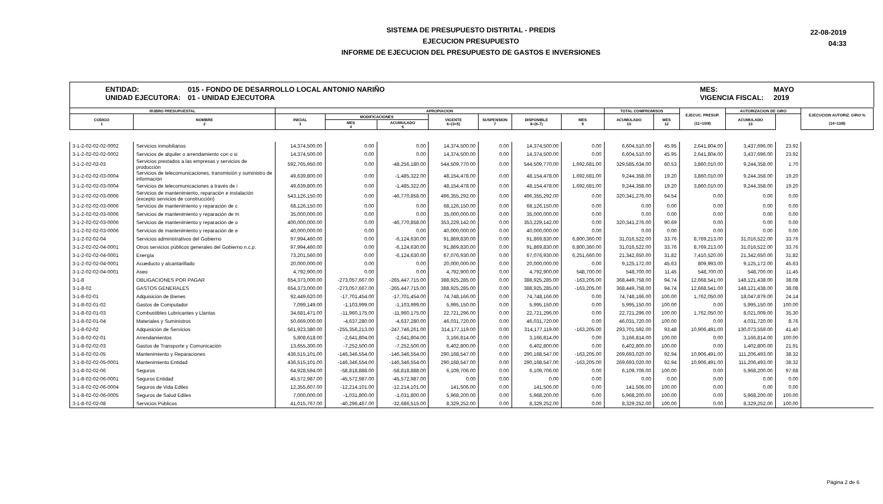SISTEMA DE PRESUPUESTO DISTRITAL - PREDIS
EJECUCION PRESUPUESTO
INFORME DE EJECUCION DEL PRESUPUESTO DE GASTOS E INVERSIONES
22-08-2019
04:33
ENTIDAD:
UNIDAD EJECUTORA:
015 - FONDO DE DESARROLLO LOCAL ANTONIO NARIÑO
01 - UNIDAD EJECUTORA
MES:
VIGENCIA FISCAL:
MAYO
2019
| RUBRO PRESUPUESTAL | | APROPIACION | | | | | | | TOTAL COMPROMISOS | | EJECUC. PRESUP. (11=10/8) | AUTORIZACION DE GIRO | | EJECUCION AUTORIZ. GIRO % (14=13/8) |
| --- | --- | --- | --- | --- | --- | --- | --- | --- | --- | --- | --- | --- | --- | --- |
| CODIGO 1 | NOMBRE 2 | INICIAL 3 | MODIFICACIONES | | VIGENTE 6=(3+5) | SUSPENSION 7 | DISPONIBLE 8=(6-7) | | MES 9 | ACUMULADO 10 | | MES 12 | ACUMULADO 13 | |
| | | | MES 4 | ACUMULADO 5 | | | | | | | | | | |
| 3-1-2-02-02-02-0002 | Servicios inmobiliarios | 14,374,500.00 | 0.00 | 0.00 | 14,374,500.00 | 0.00 | 14,374,500.00 | 0.00 | 6,604,510.00 | 45.95 | 2,641,804.00 | 3,437,696.00 | 23.92 | |
| 3-1-2-02-02-02-0002 | Servicios de alquiler o arrendamiento con o si | 14,374,500.00 | 0.00 | 0.00 | 14,374,500.00 | 0.00 | 14,374,500.00 | 0.00 | 6,604,510.00 | 45.95 | 2,641,804.00 | 3,437,696.00 | 23.92 | |
| 3-1-2-02-02-03 | Servicios prestados a las empresas y servicios de producción | 592,765,950.00 | 0.00 | -48,256,180.00 | 544,509,770.00 | 0.00 | 544,509,770.00 | 1,692,681.00 | 329,585,634.00 | 60.53 | 3,860,010.00 | 9,244,358.00 | 1.70 | |
| 3-1-2-02-02-03-0004 | Servicios de telecomunicaciones, transmisión y suministro de información | 49,639,800.00 | 0.00 | -1,485,322.00 | 48,154,478.00 | 0.00 | 48,154,478.00 | 1,692,681.00 | 9,244,358.00 | 19.20 | 3,860,010.00 | 9,244,358.00 | 19.20 | |
| 3-1-2-02-02-03-0004 | Servicios de telecomunicaciones a través de i | 49,639,800.00 | 0.00 | -1,485,322.00 | 48,154,478.00 | 0.00 | 48,154,478.00 | 1,692,681.00 | 9,244,358.00 | 19.20 | 3,860,010.00 | 9,244,358.00 | 19.20 | |
| 3-1-2-02-02-03-0006 | Servicios de mantenimiento, reparación e instalación (excepto servicios de construcción) | 543,126,150.00 | 0.00 | -46,770,858.00 | 496,355,292.00 | 0.00 | 496,355,292.00 | 0.00 | 320,341,276.00 | 64.54 | 0.00 | 0.00 | 0.00 | |
| 3-1-2-02-02-03-0006 | Servicios de mantenimiento y reparación de c | 68,126,150.00 | 0.00 | 0.00 | 68,126,150.00 | 0.00 | 68,126,150.00 | 0.00 | 0.00 | 0.00 | 0.00 | 0.00 | 0.00 | |
| 3-1-2-02-02-03-0006 | Servicios de mantenimiento y reparación de m | 35,000,000.00 | 0.00 | 0.00 | 35,000,000.00 | 0.00 | 35,000,000.00 | 0.00 | 0.00 | 0.00 | 0.00 | 0.00 | 0.00 | |
| 3-1-2-02-02-03-0006 | Servicios de mantenimiento y reparación de o | 400,000,000.00 | 0.00 | -46,770,858.00 | 353,229,142.00 | 0.00 | 353,229,142.00 | 0.00 | 320,341,276.00 | 90.69 | 0.00 | 0.00 | 0.00 | |
| 3-1-2-02-02-03-0006 | Servicios de mantenimiento y reparación de e | 40,000,000.00 | 0.00 | 0.00 | 40,000,000.00 | 0.00 | 40,000,000.00 | 0.00 | 0.00 | 0.00 | 0.00 | 0.00 | 0.00 | |
| 3-1-2-02-02-04 | Servicios administrativos del Gobierno | 97,994,460.00 | 0.00 | -6,124,630.00 | 91,869,830.00 | 0.00 | 91,869,830.00 | 6,800,360.00 | 31,016,522.00 | 33.76 | 8,769,213.00 | 31,016,522.00 | 33.76 | |
| 3-1-2-02-02-04-0001 | Otros servicios públicos generales del Gobierno n.c.p. | 97,994,460.00 | 0.00 | -6,124,630.00 | 91,869,830.00 | 0.00 | 91,869,830.00 | 6,800,360.00 | 31,016,522.00 | 33.76 | 8,769,213.00 | 31,016,522.00 | 33.76 | |
| 3-1-2-02-02-04-0001 | Energía | 73,201,560.00 | 0.00 | -6,124,630.00 | 67,076,930.00 | 0.00 | 67,076,930.00 | 6,251,660.00 | 21,342,650.00 | 31.82 | 7,410,520.00 | 21,342,650.00 | 31.82 | |
| 3-1-2-02-02-04-0001 | Acueducto y alcantarillado | 20,000,000.00 | 0.00 | 0.00 | 20,000,000.00 | 0.00 | 20,000,000.00 | 0.00 | 9,125,172.00 | 45.63 | 809,993.00 | 9,125,172.00 | 45.63 | |
| 3-1-2-02-02-04-0001 | Aseo | 4,792,900.00 | 0.00 | 0.00 | 4,792,900.00 | 0.00 | 4,792,900.00 | 548,700.00 | 548,700.00 | 11.45 | 548,700.00 | 548,700.00 | 11.45 | |
| 3-1-8 | OBLIGACIONES POR PAGAR | 654,373,000.00 | -273,057,667.00 | -265,447,715.00 | 388,925,285.00 | 0.00 | 388,925,285.00 | -163,205.00 | 368,449,758.00 | 94.74 | 12,668,541.00 | 148,121,438.00 | 38.08 | |
| 3-1-8-02 | GASTOS GENERALES | 654,373,000.00 | -273,057,667.00 | -265,447,715.00 | 388,925,285.00 | 0.00 | 388,925,285.00 | -163,205.00 | 368,449,758.00 | 94.74 | 12,668,541.00 | 148,121,438.00 | 38.08 | |
| 3-1-8-02-01 | Adquisición de Bienes | 92,449,620.00 | -17,701,454.00 | -17,701,454.00 | 74,748,166.00 | 0.00 | 74,748,166.00 | 0.00 | 74,748,166.00 | 100.00 | 1,762,050.00 | 18,047,879.00 | 24.14 | |
| 3-1-8-02-01-02 | Gastos de Computador | 7,099,149.00 | -1,103,999.00 | -1,103,999.00 | 5,995,150.00 | 0.00 | 5,995,150.00 | 0.00 | 5,995,150.00 | 100.00 | 0.00 | 5,995,150.00 | 100.00 | |
| 3-1-8-02-01-03 | Combustibles Lubricantes y Llantas | 34,681,471.00 | -11,960,175.00 | -11,960,175.00 | 22,721,296.00 | 0.00 | 22,721,296.00 | 0.00 | 22,721,296.00 | 100.00 | 1,762,050.00 | 8,021,009.00 | 35.30 | |
| 3-1-8-02-01-04 | Materiales y Suministros | 50,669,000.00 | -4,637,280.00 | -4,637,280.00 | 46,031,720.00 | 0.00 | 46,031,720.00 | 0.00 | 46,031,720.00 | 100.00 | 0.00 | 4,031,720.00 | 8.76 | |
| 3-1-8-02-02 | Adquisición de Servicios | 561,923,380.00 | -255,356,213.00 | -247,746,261.00 | 314,177,119.00 | 0.00 | 314,177,119.00 | -163,205.00 | 293,701,592.00 | 93.48 | 10,906,491.00 | 130,073,559.00 | 41.40 | |
| 3-1-8-02-02-01 | Arrendamientos | 5,808,618.00 | -2,641,804.00 | -2,641,804.00 | 3,166,814.00 | 0.00 | 3,166,814.00 | 0.00 | 3,166,814.00 | 100.00 | 0.00 | 3,166,814.00 | 100.00 | |
| 3-1-8-02-02-03 | Gastos de Transporte y Comunicación | 13,655,300.00 | -7,252,500.00 | -7,252,500.00 | 6,402,800.00 | 0.00 | 6,402,800.00 | 0.00 | 6,402,800.00 | 100.00 | 0.00 | 1,402,800.00 | 21.91 | |
| 3-1-8-02-02-05 | Mantenimiento y Reparaciones | 436,515,101.00 | -146,346,554.00 | -146,346,554.00 | 290,168,547.00 | 0.00 | 290,168,547.00 | -163,205.00 | 269,693,020.00 | 92.94 | 10,906,491.00 | 111,206,493.00 | 38.32 | |
| 3-1-8-02-02-05-0001 | Mantenimiento Entidad | 436,515,101.00 | -146,346,554.00 | -146,346,554.00 | 290,168,547.00 | 0.00 | 290,168,547.00 | -163,205.00 | 269,693,020.00 | 92.94 | 10,906,491.00 | 111,206,493.00 | 38.32 | |
| 3-1-8-02-02-06 | Seguros | 64,928,594.00 | -58,818,888.00 | -58,818,888.00 | 6,109,706.00 | 0.00 | 6,109,706.00 | 0.00 | 6,109,706.00 | 100.00 | 0.00 | 5,968,200.00 | 97.68 | |
| 3-1-8-02-02-06-0001 | Seguros Entidad | 45,572,987.00 | -45,572,987.00 | -45,572,987.00 | 0.00 | 0.00 | 0.00 | 0.00 | 0.00 | 0.00 | 0.00 | 0.00 | 0.00 | |
| 3-1-8-02-02-06-0004 | Seguros de Vida Ediles | 12,355,607.00 | -12,214,101.00 | -12,214,101.00 | 141,506.00 | 0.00 | 141,506.00 | 0.00 | 141,506.00 | 100.00 | 0.00 | 0.00 | 0.00 | |
| 3-1-8-02-02-06-0005 | Seguros de Salud Ediles | 7,000,000.00 | -1,031,800.00 | -1,031,800.00 | 5,968,200.00 | 0.00 | 5,968,200.00 | 0.00 | 5,968,200.00 | 100.00 | 0.00 | 5,968,200.00 | 100.00 | |
| 3-1-8-02-02-08 | Servicios Públicos | 41,015,767.00 | -40,296,467.00 | -32,686,515.00 | 8,329,252.00 | 0.00 | 8,329,252.00 | 0.00 | 8,329,252.00 | 100.00 | 0.00 | 8,329,252.00 | 100.00 | |
Página 2 de 6